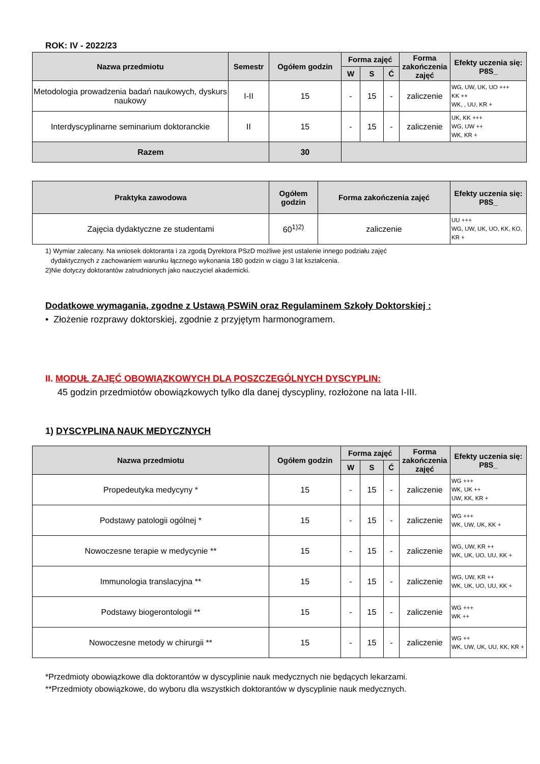ROK: IV - 2022/23
| Nazwa przedmiotu | Semestr | Ogółem godzin | Forma zajęć | | | Forma zakończenia zajęć | Efekty uczenia się: P8S_ |
| --- | --- | --- | --- | --- | --- | --- | --- |
| | | | W | S | Ć | | |
| Metodologia prowadzenia badań naukowych, dyskurs naukowy | I-II | 15 | - | 15 | - | zaliczenie | WG, UW, UK, UO +++ KK ++ WK, , UU, KR + |
| Interdyscyplinarne seminarium doktoranckie | II | 15 | - | 15 | - | zaliczenie | UK, KK +++ WG, UW ++ WK, KR + |
| Razem | | 30 | | | | | |
| Praktyka zawodowa | Ogółem godzin | Forma zakończenia zajęć | Efekty uczenia się: P8S_ |
| --- | --- | --- | --- |
| Zajęcia dydaktyczne ze studentami | 60<sup>1)2)</sup> | zaliczenie | UU +++ WG, UW, UK, UO, KK, KO, KR + |
1) Wymiar zalecany. Na wniosek doktoranta i za zgodą Dyrektora PSzD możliwe jest ustalenie innego podziału zajęć
dydaktycznych z zachowaniem warunku łącznego wykonania 180 godzin w ciągu 3 lat kształcenia.
2)Nie dotyczy doktorantów zatrudnionych jako nauczyciel akademicki.
Dodatkowe wymagania, zgodne z Ustawą PSWiN oraz Regulaminem Szkoły Doktorskiej :
• Złożenie rozprawy doktorskiej, zgodnie z przyjętym harmonogramem.
II. MODUŁ ZAJĘĆ OBOWIĄZKOWYCH DLA POSZCZEGÓLNYCH DYSCYPLIN:
45 godzin przedmiotów obowiązkowych tylko dla danej dyscypliny, rozłożone na lata I-III.
1) DYSCYPLINA NAUK MEDYCZNYCH
| Nazwa przedmiotu | Ogółem godzin | Forma zajęć | | | Forma zakończenia zajęć | Efekty uczenia się: P8S_ |
| --- | --- | --- | --- | --- | --- | --- |
| | | W | S | Ć | | |
| Propedeutyka medycyny * | 15 | - | 15 | - | zaliczenie | WG +++ WK, UK ++ UW, KK, KR + |
| Podstawy patologii ogólnej * | 15 | - | 15 | - | zaliczenie | WG +++ WK, UW, UK, KK + |
| Nowoczesne terapie w medycynie ** | 15 | - | 15 | - | zaliczenie | WG, UW, KR ++ WK, UK, UO, UU, KK + |
| Immunologia translacyjna ** | 15 | - | 15 | - | zaliczenie | WG, UW, KR ++ WK, UK, UO, UU, KK + |
| Podstawy biogerontologii ** | 15 | - | 15 | - | zaliczenie | WG +++ WK ++ |
| Nowoczesne metody w chirurgii ** | 15 | - | 15 | - | zaliczenie | WG ++ WK, UW, UK, UU, KK, KR + |
*Przedmioty obowiązkowe dla doktorantów w dyscyplinie nauk medycznych nie będących lekarzami.
**Przedmioty obowiązkowe, do wyboru dla wszystkich doktorantów w dyscyplinie nauk medycznych.